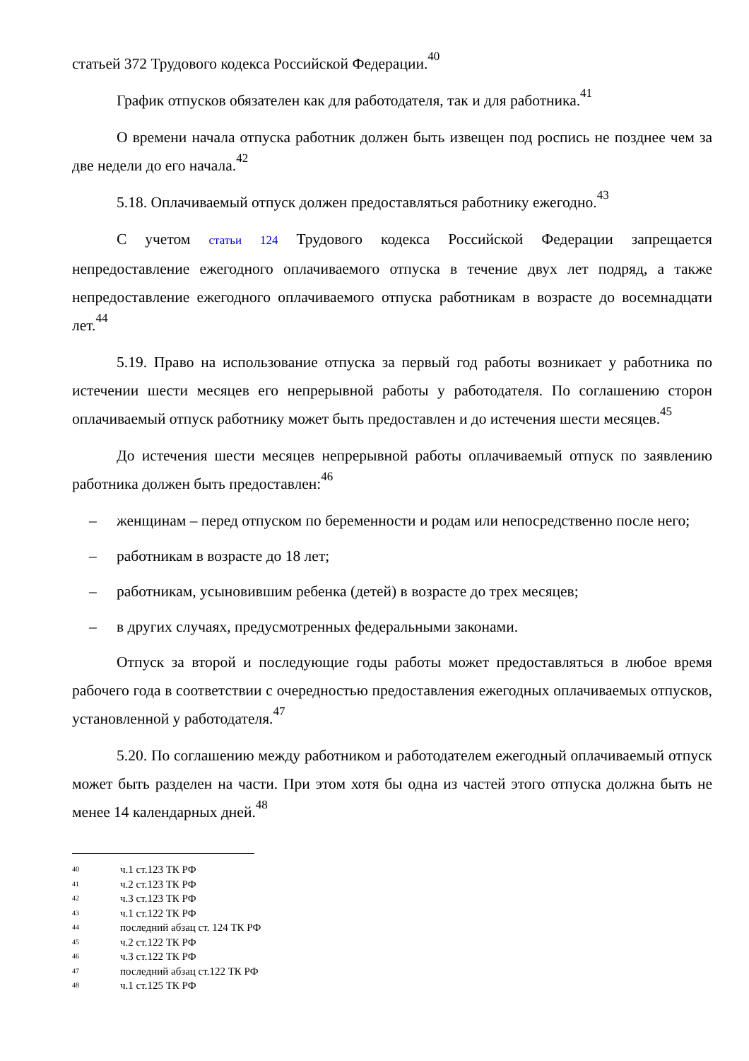статьей 372 Трудового кодекса Российской Федерации.<sup>40</sup>
График отпусков обязателен как для работодателя, так и для работника.<sup>41</sup>
О времени начала отпуска работник должен быть извещен под роспись не позднее чем за две недели до его начала.<sup>42</sup>
5.18. Оплачиваемый отпуск должен предоставляться работнику ежегодно.<sup>43</sup>
С учетом статьи 124 Трудового кодекса Российской Федерации запрещается непредоставление ежегодного оплачиваемого отпуска в течение двух лет подряд, а также непредоставление ежегодного оплачиваемого отпуска работникам в возрасте до восемнадцати лет.<sup>44</sup>
5.19. Право на использование отпуска за первый год работы возникает у работника по истечении шести месяцев его непрерывной работы у работодателя. По соглашению сторон оплачиваемый отпуск работнику может быть предоставлен и до истечения шести месяцев.<sup>45</sup>
До истечения шести месяцев непрерывной работы оплачиваемый отпуск по заявлению работника должен быть предоставлен:<sup>46</sup>
– женщинам – перед отпуском по беременности и родам или непосредственно после него;
– работникам в возрасте до 18 лет;
– работникам, усыновившим ребенка (детей) в возрасте до трех месяцев;
– в других случаях, предусмотренных федеральными законами.
Отпуск за второй и последующие годы работы может предоставляться в любое время рабочего года в соответствии с очередностью предоставления ежегодных оплачиваемых отпусков, установленной у работодателя.<sup>47</sup>
5.20. По соглашению между работником и работодателем ежегодный оплачиваемый отпуск может быть разделен на части. При этом хотя бы одна из частей этого отпуска должна быть не менее 14 календарных дней.<sup>48</sup>
40 ч.1 ст.123 ТК РФ
41 ч.2 ст.123 ТК РФ
42 ч.3 ст.123 ТК РФ
43 ч.1 ст.122 ТК РФ
44 последний абзац ст. 124 ТК РФ
45 ч.2 ст.122 ТК РФ
46 ч.3 ст.122 ТК РФ
47 последний абзац ст.122 ТК РФ
48 ч.1 ст.125 ТК РФ